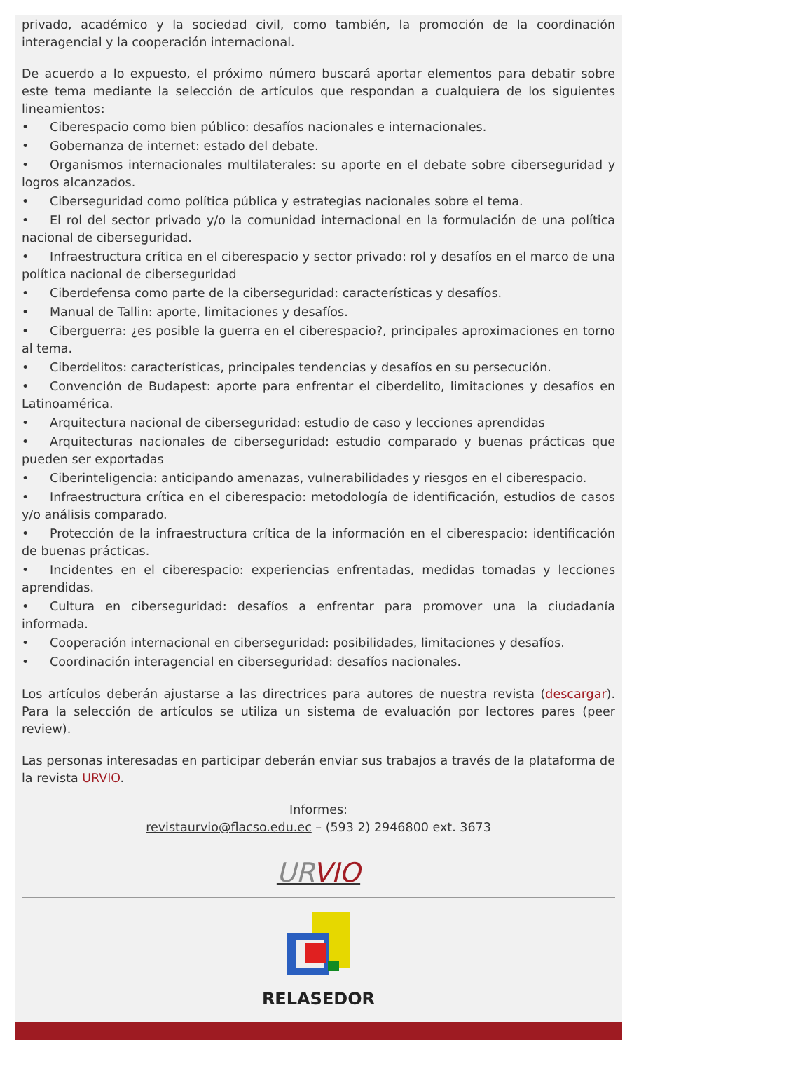privado, académico y la sociedad civil, como también, la promoción de la coordinación interagencial y la cooperación internacional.
De acuerdo a lo expuesto, el próximo número buscará aportar elementos para debatir sobre este tema mediante la selección de artículos que respondan a cualquiera de los siguientes lineamientos:
• Ciberespacio como bien público: desafíos nacionales e internacionales.
• Gobernanza de internet: estado del debate.
• Organismos internacionales multilaterales: su aporte en el debate sobre ciberseguridad y logros alcanzados.
• Ciberseguridad como política pública y estrategias nacionales sobre el tema.
• El rol del sector privado y/o la comunidad internacional en la formulación de una política nacional de ciberseguridad.
• Infraestructura crítica en el ciberespacio y sector privado: rol y desafíos en el marco de una política nacional de ciberseguridad
• Ciberdefensa como parte de la ciberseguridad: características y desafíos.
• Manual de Tallin: aporte, limitaciones y desafíos.
• Ciberguerra: ¿es posible la guerra en el ciberespacio?, principales aproximaciones en torno al tema.
• Ciberdelitos: características, principales tendencias y desafíos en su persecución.
• Convención de Budapest: aporte para enfrentar el ciberdelito, limitaciones y desafíos en Latinoamérica.
• Arquitectura nacional de ciberseguridad: estudio de caso y lecciones aprendidas
• Arquitecturas nacionales de ciberseguridad: estudio comparado y buenas prácticas que pueden ser exportadas
• Ciberinteligencia: anticipando amenazas, vulnerabilidades y riesgos en el ciberespacio.
• Infraestructura crítica en el ciberespacio: metodología de identificación, estudios de casos y/o análisis comparado.
• Protección de la infraestructura crítica de la información en el ciberespacio: identificación de buenas prácticas.
• Incidentes en el ciberespacio: experiencias enfrentadas, medidas tomadas y lecciones aprendidas.
• Cultura en ciberseguridad: desafíos a enfrentar para promover una la ciudadanía informada.
• Cooperación internacional en ciberseguridad: posibilidades, limitaciones y desafíos.
• Coordinación interagencial en ciberseguridad: desafíos nacionales.
Los artículos deberán ajustarse a las directrices para autores de nuestra revista (descargar). Para la selección de artículos se utiliza un sistema de evaluación por lectores pares (peer review).
Las personas interesadas en participar deberán enviar sus trabajos a través de la plataforma de la revista URVIO.
Informes:
revistaurvio@flacso.edu.ec – (593 2) 2946800 ext. 3673
UR VIO
RELASEDOR